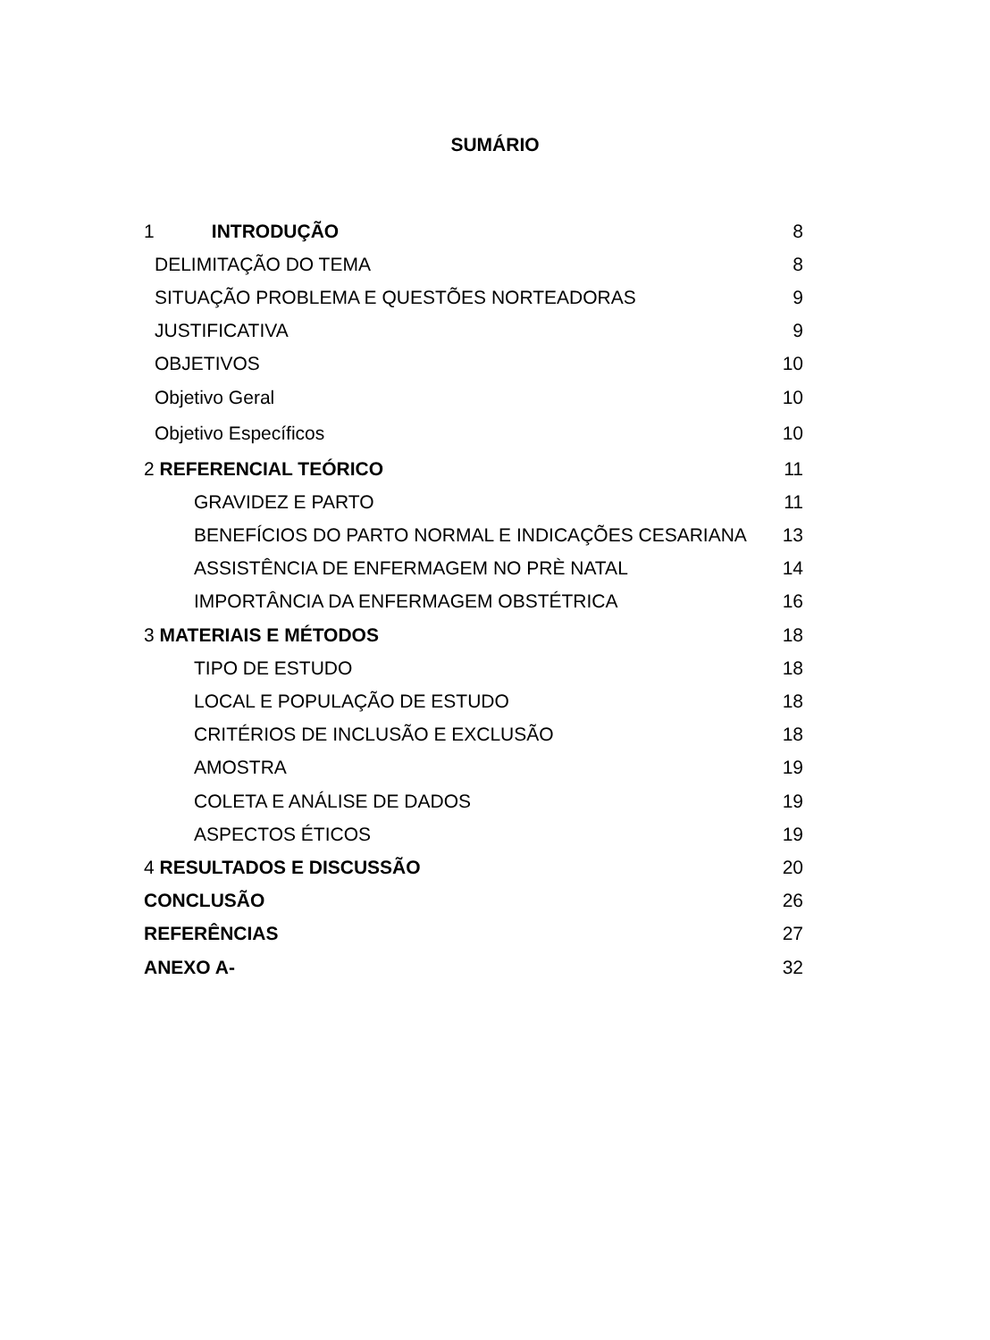SUMÁRIO
1 INTRODUÇÃO 8
DELIMITAÇÃO DO TEMA 8
SITUAÇÃO PROBLEMA E QUESTÕES NORTEADORAS 9
JUSTIFICATIVA 9
OBJETIVOS 10
Objetivo Geral 10
Objetivo Específicos 10
2 REFERENCIAL TEÓRICO 11
GRAVIDEZ E PARTO 11
BENEFÍCIOS DO PARTO NORMAL E INDICAÇÕES CESARIANA 13
ASSISTÊNCIA DE ENFERMAGEM NO PRÈ NATAL 14
IMPORTÂNCIA DA ENFERMAGEM OBSTÉTRICA 16
3 MATERIAIS E MÉTODOS 18
TIPO DE ESTUDO 18
LOCAL E POPULAÇÃO DE ESTUDO 18
CRITÉRIOS DE INCLUSÃO E EXCLUSÃO 18
AMOSTRA 19
COLETA E ANÁLISE DE DADOS 19
ASPECTOS ÉTICOS 19
4 RESULTADOS E DISCUSSÃO 20
CONCLUSÃO 26
REFERÊNCIAS 27
ANEXO A- 32